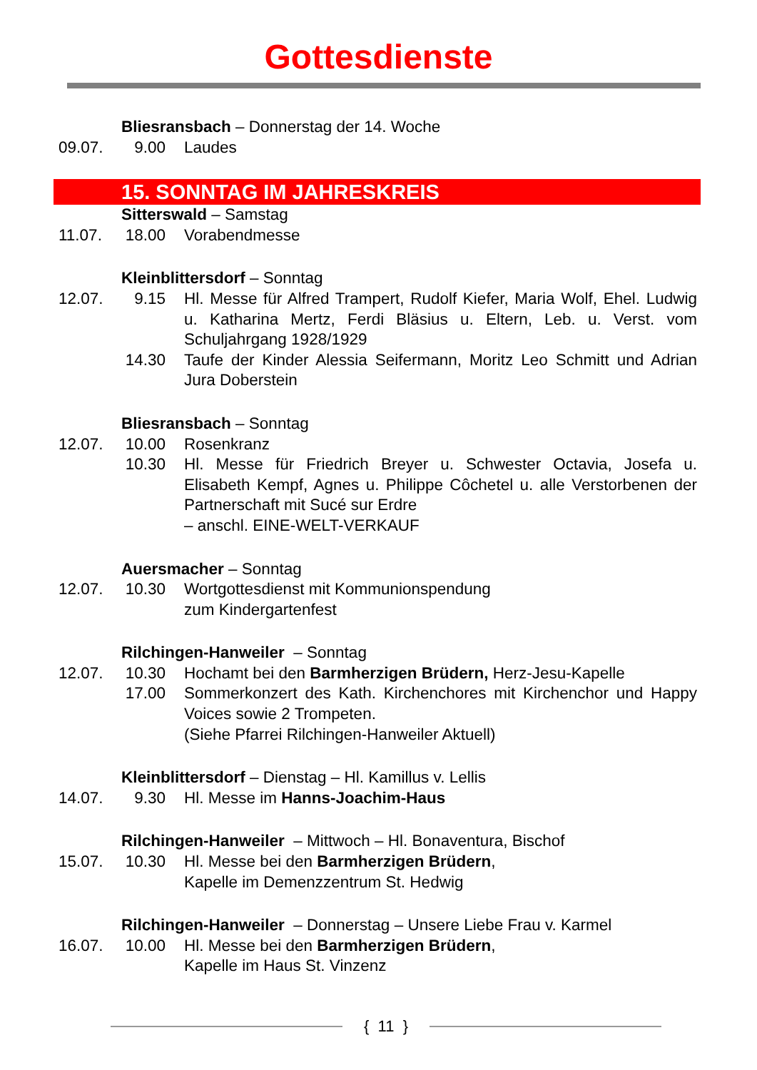Gottesdienste
Bliesransbach – Donnerstag der 14. Woche
09.07. 9.00 Laudes
15. SONNTAG IM JAHRESKREIS
Sitterswald – Samstag
11.07. 18.00 Vorabendmesse
Kleinblittersdorf – Sonntag
12.07. 9.15 Hl. Messe für Alfred Trampert, Rudolf Kiefer, Maria Wolf, Ehel. Ludwig u. Katharina Mertz, Ferdi Bläsius u. Eltern, Leb. u. Verst. vom Schuljahrgang 1928/1929
14.30 Taufe der Kinder Alessia Seifermann, Moritz Leo Schmitt und Adrian Jura Doberstein
Bliesransbach – Sonntag
12.07. 10.00 Rosenkranz
10.30 Hl. Messe für Friedrich Breyer u. Schwester Octavia, Josefa u. Elisabeth Kempf, Agnes u. Philippe Côchetel u. alle Verstorbenen der Partnerschaft mit Sucé sur Erdre
– anschl. EINE-WELT-VERKAUF
Auersmacher – Sonntag
12.07. 10.30 Wortgottesdienst mit Kommunionspendung
zum Kindergartenfest
Rilchingen-Hanweiler – Sonntag
12.07. 10.30 Hochamt bei den Barmherzigen Brüdern, Herz-Jesu-Kapelle
17.00 Sommerkonzert des Kath. Kirchenchores mit Kirchenchor und Happy Voices sowie 2 Trompeten.
(Siehe Pfarrei Rilchingen-Hanweiler Aktuell)
Kleinblittersdorf – Dienstag – Hl. Kamillus v. Lellis
14.07. 9.30 Hl. Messe im Hanns-Joachim-Haus
Rilchingen-Hanweiler – Mittwoch – Hl. Bonaventura, Bischof
15.07. 10.30 Hl. Messe bei den Barmherzigen Brüdern,
Kapelle im Demenzzentrum St. Hedwig
Rilchingen-Hanweiler – Donnerstag – Unsere Liebe Frau v. Karmel
16.07. 10.00 Hl. Messe bei den Barmherzigen Brüdern,
Kapelle im Haus St. Vinzenz
{ 11 }